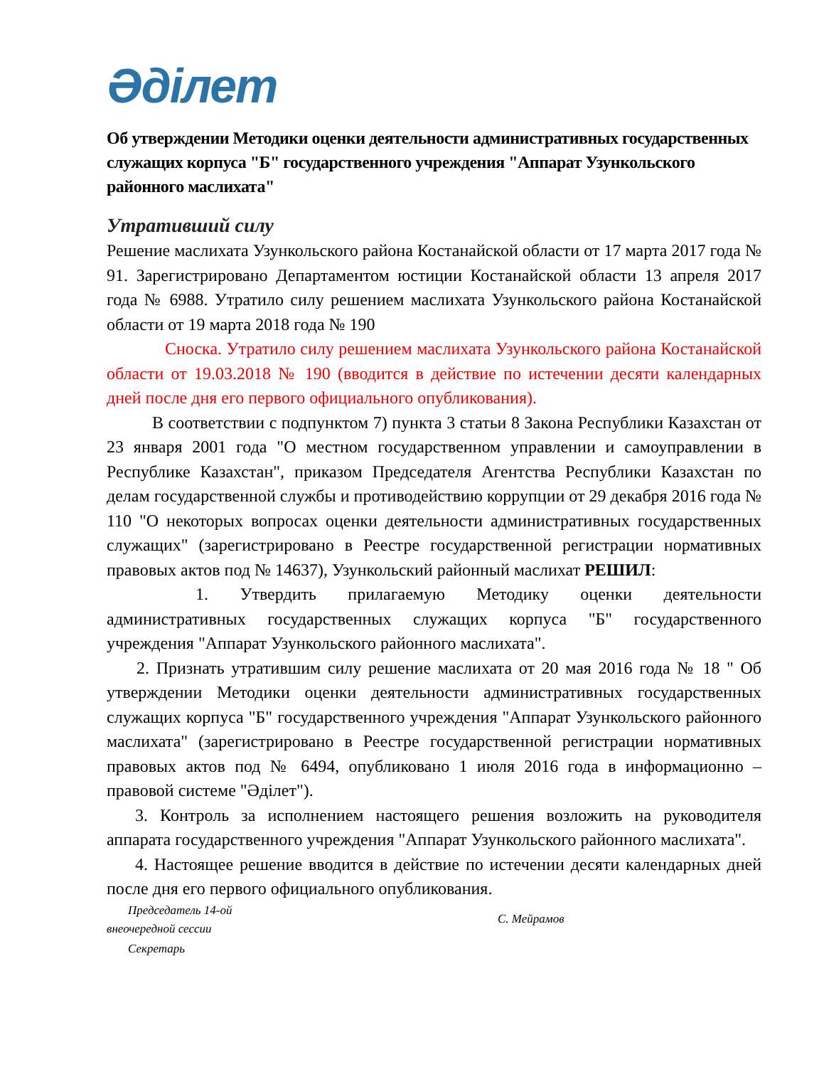Әділет
Об утверждении Методики оценки деятельности административных государственных служащих корпуса "Б" государственного учреждения "Аппарат Узункольского районного маслихата"
Утративший силу
Решение маслихата Узункольского района Костанайской области от 17 марта 2017 года № 91. Зарегистрировано Департаментом юстиции Костанайской области 13 апреля 2017 года № 6988. Утратило силу решением маслихата Узункольского района Костанайской области от 19 марта 2018 года № 190
Сноска. Утратило силу решением маслихата Узункольского района Костанайской области от 19.03.2018 № 190 (вводится в действие по истечении десяти календарных дней после дня его первого официального опубликования).
В соответствии с подпунктом 7) пункта 3 статьи 8 Закона Республики Казахстан от 23 января 2001 года "О местном государственном управлении и самоуправлении в Республике Казахстан", приказом Председателя Агентства Республики Казахстан по делам государственной службы и противодействию коррупции от 29 декабря 2016 года № 110 "О некоторых вопросах оценки деятельности административных государственных служащих" (зарегистрировано в Реестре государственной регистрации нормативных правовых актов под № 14637), Узункольский районный маслихат РЕШИЛ:
1. Утвердить прилагаемую Методику оценки деятельности административных государственных служащих корпуса "Б" государственного учреждения "Аппарат Узункольского районного маслихата".
2. Признать утратившим силу решение маслихата от 20 мая 2016 года № 18 " Об утверждении Методики оценки деятельности административных государственных служащих корпуса "Б" государственного учреждения "Аппарат Узункольского районного маслихата" (зарегистрировано в Реестре государственной регистрации нормативных правовых актов под № 6494, опубликовано 1 июля 2016 года в информационно – правовой системе "Әділет").
3. Контроль за исполнением настоящего решения возложить на руководителя аппарата государственного учреждения "Аппарат Узункольского районного маслихата".
4. Настоящее решение вводится в действие по истечении десяти календарных дней после дня его первого официального опубликования.
Председатель 14-ой
внеочередной сессии
Секретарь
С. Мейрамов